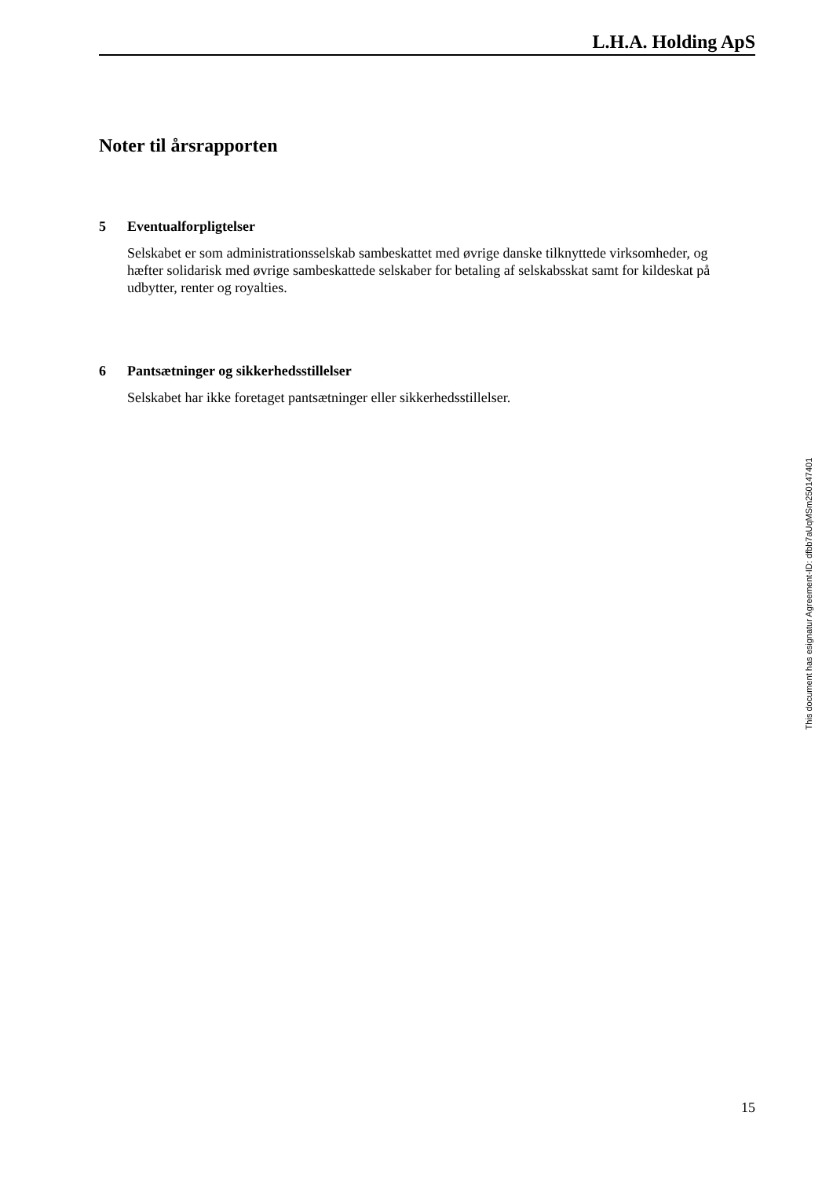L.H.A. Holding ApS
Noter til årsrapporten
5 Eventualforpligtelser
Selskabet er som administrationsselskab sambeskattet med øvrige danske tilknyttede virksomheder, og hæfter solidarisk med øvrige sambeskattede selskaber for betaling af selskabsskat samt for kildeskat på udbytter, renter og royalties.
6 Pantsætninger og sikkerhedsstillelser
Selskabet har ikke foretaget pantsætninger eller sikkerhedsstillelser.
This document has esignatur Agreement-ID: dfbb7aUqMSm250147401
15